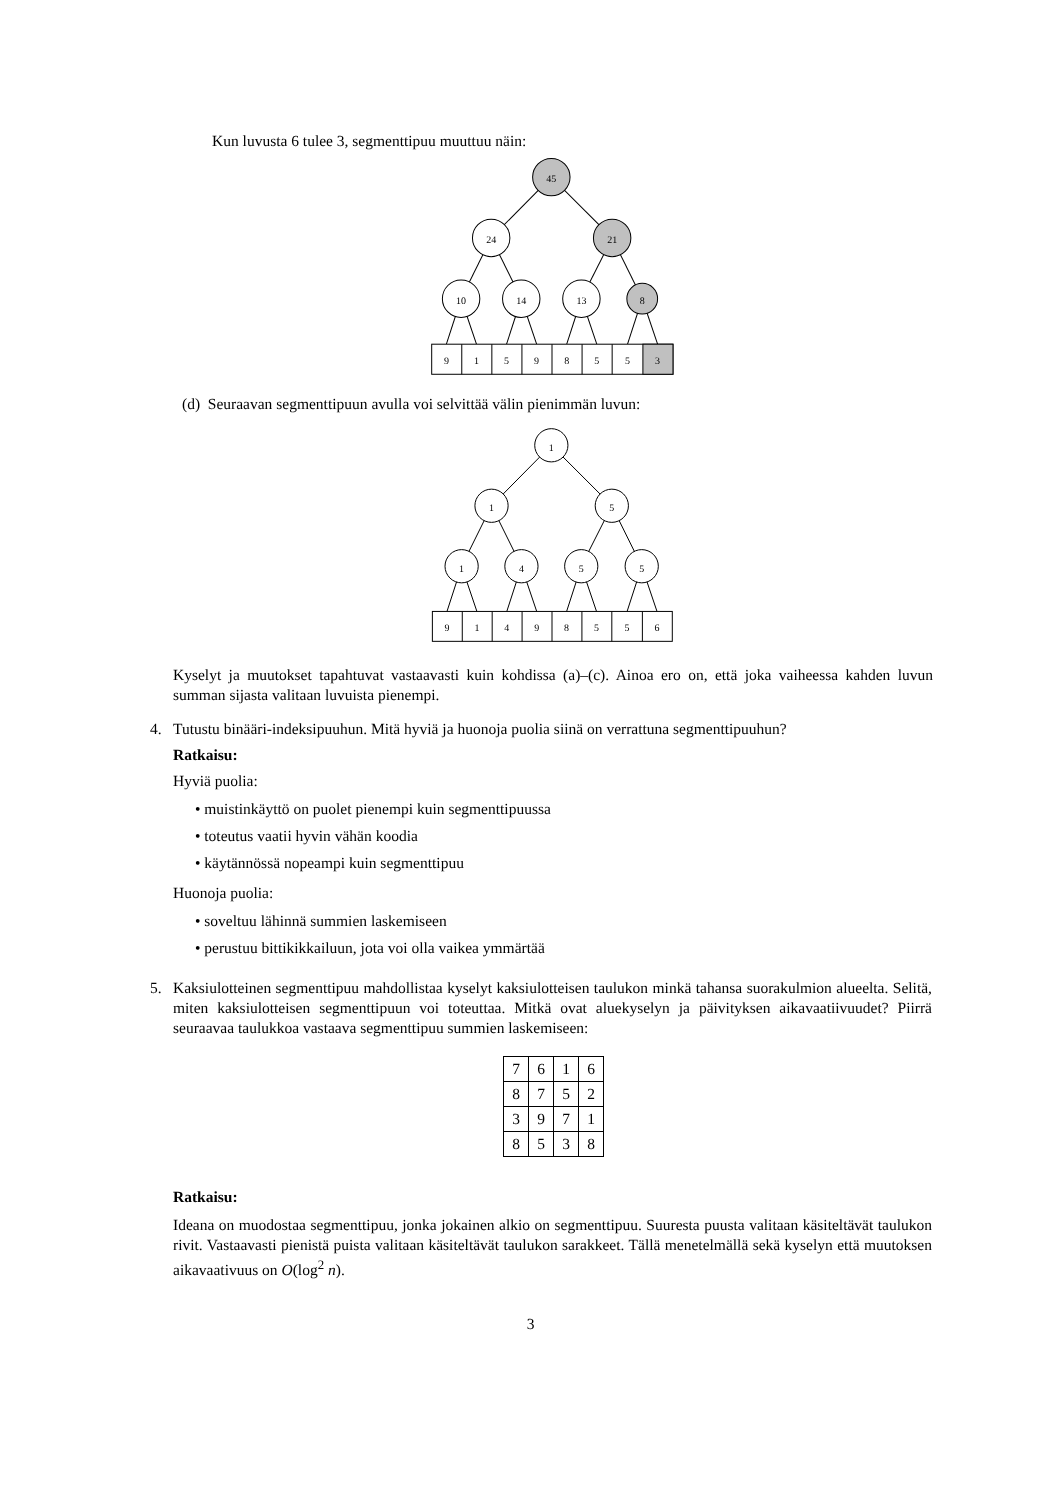Kun luvusta 6 tulee 3, segmenttipuu muuttuu näin:
45
24
21
10
14
13
8
9
1
5
9
8
5
5
3
(d) Seuraavan segmenttipuun avulla voi selvittää välin pienimmän luvun:
1
1
5
1
4
5
5
9
1
4
9
8
5
5
6
Kyselyt ja muutokset tapahtuvat vastaavasti kuin kohdissa (a)–(c). Ainoa ero on, että joka vaiheessa kahden luvun summan sijasta valitaan luvuista pienempi.
4. Tutustu binääri-indeksipuuhun. Mitä hyviä ja huonoja puolia siinä on verrattuna segmenttipuuhun?
Ratkaisu:
Hyviä puolia:
• muistinkäyttö on puolet pienempi kuin segmenttipuussa
• toteutus vaatii hyvin vähän koodia
• käytännössä nopeampi kuin segmenttipuu
Huonoja puolia:
• soveltuu lähinnä summien laskemiseen
• perustuu bittikikkailuun, jota voi olla vaikea ymmärtää
5. Kaksiulotteinen segmenttipuu mahdollistaa kyselyt kaksiulotteisen taulukon minkä tahansa suorakulmion alueelta. Selitä, miten kaksiulotteisen segmenttipuun voi toteuttaa. Mitkä ovat aluekyselyn ja päivityksen aikavaatiivuudet? Piirrä seuraavaa taulukkoa vastaava segmenttipuu summien laskemiseen:
| 7 | 6 | 1 | 6 |
| 8 | 7 | 5 | 2 |
| 3 | 9 | 7 | 1 |
| 8 | 5 | 3 | 8 |
Ratkaisu:
Ideana on muodostaa segmenttipuu, jonka jokainen alkio on segmenttipuu. Suuresta puusta valitaan käsiteltävät taulukon rivit. Vastaavasti pienistä puista valitaan käsiteltävät taulukon sarakkeet. Tällä menetelmällä sekä kyselyn että muutoksen aikavaativuus on O(log<sup>2</sup> n).
3